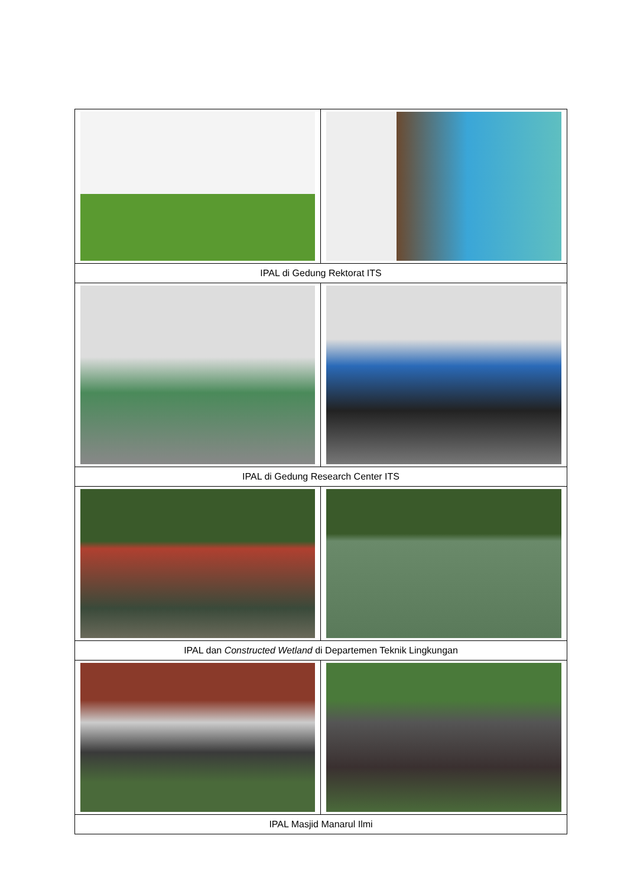| IPAL di Gedung Rektorat ITS | |
| IPAL di Gedung Research Center ITS | |
| IPAL dan Constructed Wetland di Departemen Teknik Lingkungan | |
| IPAL Masjid Manarul Ilmi | |